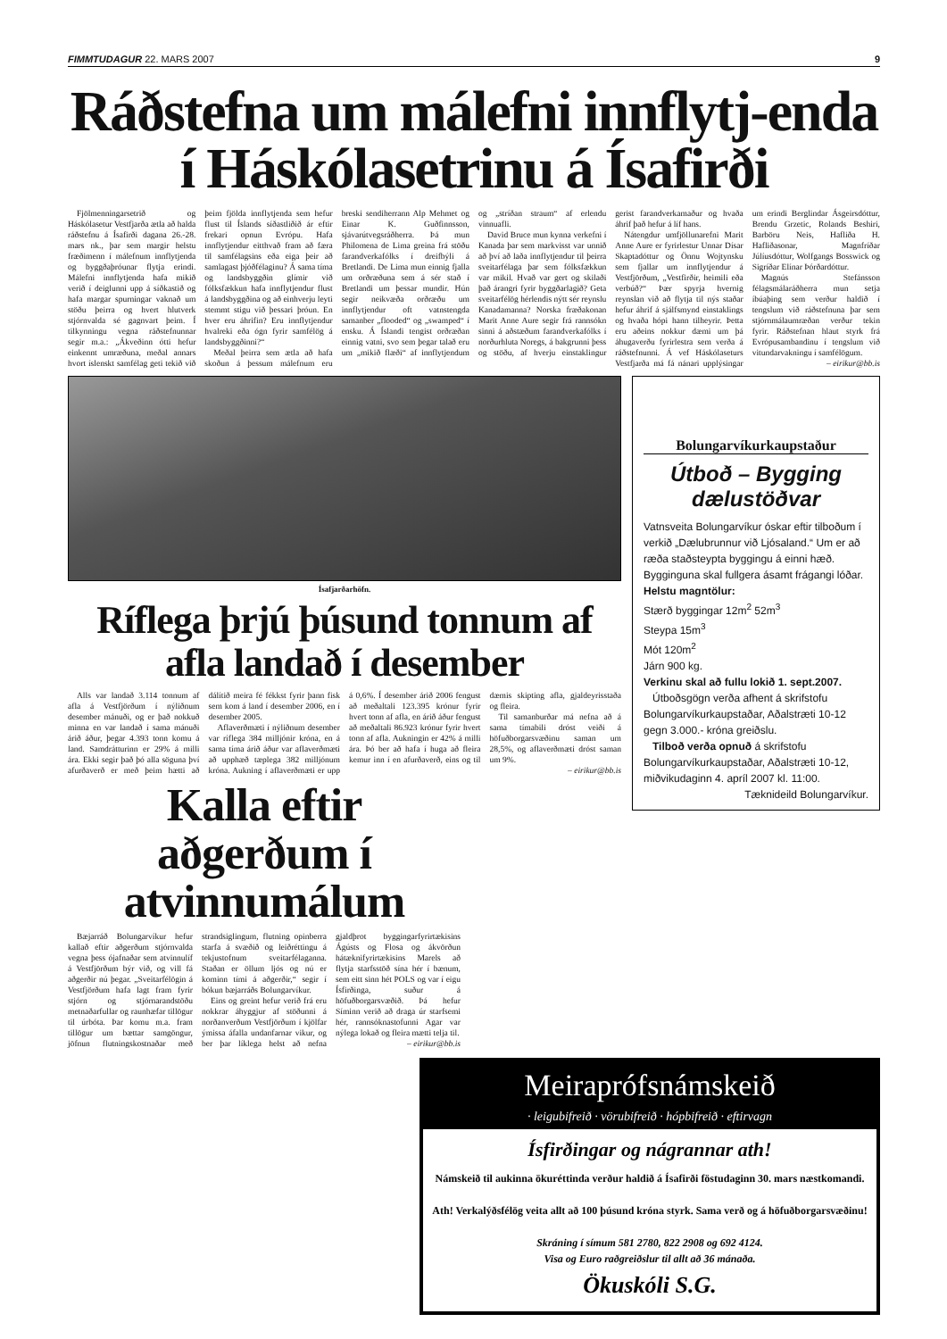FIMMTUDAGUR 22. MARS 2007 9
Ráðstefna um málefni innflytj-enda í Háskólasetrinu á Ísafirði
Fjölmenningarsetrið og Háskólasetur Vestfjarða ætla að halda ráðstefnu á Ísafirði dagana 26.-28. mars nk., þar sem margir helstu fræðimenn í málefnum innflytjenda og byggðaþróunar flytja erindi. Málefni innflytjenda hafa mikið verið í deiglunni upp á síðkastið og hafa margar spurningar vaknað um stöðu þeirra og hvert hlutverk stjórnvalda sé gagnvart þeim. Í tilkynningu vegna ráðstefnunnar segir m.a.: „Ákveðinn ótti hefur einkennt umræðuna, meðal annars hvort íslenskt samfélag geti tekið við þeim fjölda innflytjenda sem hefur flust til Íslands síðastliðið ár eftir frekari opnun Evrópu. Hafa innflytjendur eitthvað fram að færa til samfélagsins eða eiga þeir að samlagast þjóðfélaginu? Á sama tíma og landsbyggðin glímir við fólksfækkun hafa innflytjendur flust á landsbyggðina og að einhverju leyti stemmt stigu við þessari þróun. En hver eru áhrifin? Eru innflytjendur hvalreki eða ógn fyrir samfélög á landsbyggðinni?“
Meðal þeirra sem ætla að hafa skoðun á þessum málefnum eru breski sendiherrann Alp Mehmet og Einar K. Guðfinnsson, sjávarútvegsráðherra. Þá mun Philomena de Lima greina frá stöðu farandverkafólks í dreifbýli á Bretlandi. De Lima mun einnig fjalla um orðræðuna sem á sér stað í Bretlandi um þessar mundir. Hún segir neikvæða orðræðu um innflytjendur oft vatnstengda samanber „flooded“ og „swamped“ í ensku. Á Íslandi tengist orðræðan einnig vatni, svo sem þegar talað eru um „mikið flæði“ af innflytjendum og „stríðan straum“ af erlendu vinnuafli.
David Bruce mun kynna verkefni í Kanada þar sem markvisst var unnið að því að laða innflytjendur til þeirra sveitarfélaga þar sem fólksfækkun var mikil. Hvað var gert og skilaði það árangri fyrir byggðarlagið? Geta sveitarfélög hérlendis nýtt sér reynslu Kanadamanna? Norska fræðakonan Marit Anne Aure segir frá rannsókn sinni á aðstæðum farandverkafólks í norðurhluta Noregs, á bakgrunni þess og stöðu, af hverju einstaklingur gerist farandverkamaður og hvaða áhrif það hefur á líf hans.
Nátengdur umfjöllunarefni Marit Anne Aure er fyrirlestur Unnar Dísar Skaptadóttur og Önnu Wojtynsku sem fjallar um innflytjendur á Vestfjörðum, „Vestfirðir, heimili eða verbúð?“ Þær spyrja hvernig reynslan við að flytja til nýs staðar hefur áhrif á sjálfsmynd einstaklings og hvaða hópi hann tilheyrir. Þetta eru aðeins nokkur dæmi um þá áhugaverðu fyrirlestra sem verða á ráðstefnunni. Á vef Háskólaseturs Vestfjarða má fá nánari upplýsingar um erindi Berglindar Ásgeirsdóttur, Brendu Grzetic, Rolands Beshiri, Barböru Neis, Hafliða H. Hafliðasonar, Magnfríðar Júlíusdóttur, Wolfgangs Bosswick og Sigríðar Elínar Þórðardóttur.
Magnús Stefánsson félagsmálaráðherra mun setja íbúaþing sem verður haldið í tengslum við ráðstefnuna þar sem stjórnmálaumræðan verður tekin fyrir. Ráðstefnan hlaut styrk frá Evrópusambandinu í tengslum við vitundarvakningu í samfélögum.
– eirikur@bb.is
Ísafjarðarhöfn.
Ríflega þrjú þúsund tonnum af afla landað í desember
Alls var landað 3.114 tonnum af afla á Vestfjörðum í nýliðnum desember mánuði, og er það nokkuð minna en var landað í sama mánuði árið áður, þegar 4.393 tonn komu á land. Samdrátturinn er 29% á milli ára. Ekki segir það þó alla söguna því afurðaverð er með þeim hætti að dálítið meira fé fékkst fyrir þann fisk sem kom á land í desember 2006, en í desember 2005.
Aflaverðmæti í nýliðnum desember var ríflega 384 milljónir króna, en á sama tíma árið áður var aflaverðmæti að upphæð tæplega 382 milljónum króna. Aukning í aflaverðmæti er upp á 0,6%. Í desember árið 2006 fengust að meðaltali 123.395 krónur fyrir hvert tonn af afla, en árið áður fengust að meðaltali 86.923 krónur fyrir hvert tonn af afla. Aukningin er 42% á milli ára. Þó ber að hafa í huga að fleira kemur inn í en afurðaverð, eins og til dæmis skipting afla, gjaldeyrisstaða og fleira.
Til samanburðar má nefna að á sama tímabili dróst veiði á höfuðborgarsvæðinu saman um 28,5%, og aflaverðmæti dróst saman um 9%.
– eirikur@bb.is
Kalla eftir aðgerðum í atvinnumálum
Bæjarráð Bolungarvíkur hefur kallað eftir aðgerðum stjórnvalda vegna þess ójafnaðar sem atvinnulíf á Vestfjörðum býr við, og vill fá aðgerðir nú þegar. „Sveitarfélögin á Vestfjörðum hafa lagt fram fyrir stjórn og stjórnarandstöðu metnaðarfullar og raunhæfar tillögur til úrbóta. Þar komu m.a. fram tillögur um bættar samgöngur, jöfnun flutningskostnaðar með strandsiglingum, flutning opinberra starfa á svæðið og leiðréttingu á tekjustofnum sveitarfélaganna. Staðan er öllum ljós og nú er kominn tími á aðgerðir,“ segir í bókun bæjarráðs Bolungarvíkur.
Eins og greint hefur verið frá eru nokkrar áhyggjur af stöðunni á norðanverðum Vestfjörðum í kjölfar ýmissa áfalla undanfarnar vikur, og ber þar líklega helst að nefna gjaldþrot byggingarfyrirtækisins Ágústs og Flosa og ákvörðun hátæknifyrirtækisins Marels að flytja starfsstöð sína hér í bænum, sem eitt sinn hét POLS og var í eigu Ísfirðinga, suður á höfuðborgarsvæðið. Þá hefur Síminn verið að draga úr starfsemi hér, rannsóknastofunni Agar var nýlega lokað og fleira mætti telja til.
– eirikur@bb.is
Bolungarvíkurkaupstaður
Útboð – Bygging dælustöðvar
Vatnsveita Bolungarvíkur óskar eftir tilboðum í verkið „Dælubrunnur við Ljósaland.“ Um er að ræða staðsteypta byggingu á einni hæð. Bygginguna skal fullgera ásamt frágangi lóðar.
Helstu magntölur:
Stærð byggingar 12m<sup>2</sup> 52m<sup>3</sup>
Steypa 15m<sup>3</sup>
Mót 120m<sup>2</sup>
Járn 900 kg.
Verkinu skal að fullu lokið 1. sept.2007.
Útboðsgögn verða afhent á skrifstofu Bolungarvíkurkaupstaðar, Aðalstræti 10-12 gegn 3.000.- króna greiðslu.
Tilboð verða opnuð á skrifstofu Bolungarvíkurkaupstaðar, Aðalstræti 10-12, miðvikudaginn 4. apríl 2007 kl. 11:00.
Tæknideild Bolungarvíkur.
Meiraprófsnámskeið
· leigubifreið · vörubifreið · hópbifreið · eftirvagn
Ísfirðingar og nágrannar ath!
Námskeið til aukinna ökuréttinda verður haldið á Ísafirði föstudaginn 30. mars næstkomandi.
Ath! Verkalýðsfélög veita allt að 100 þúsund króna styrk. Sama verð og á höfuðborgarsvæðinu!
Skráning í símum 581 2780, 822 2908 og 692 4124.
Visa og Euro raðgreiðslur til allt að 36 mánaða.
Ökuskóli S.G.